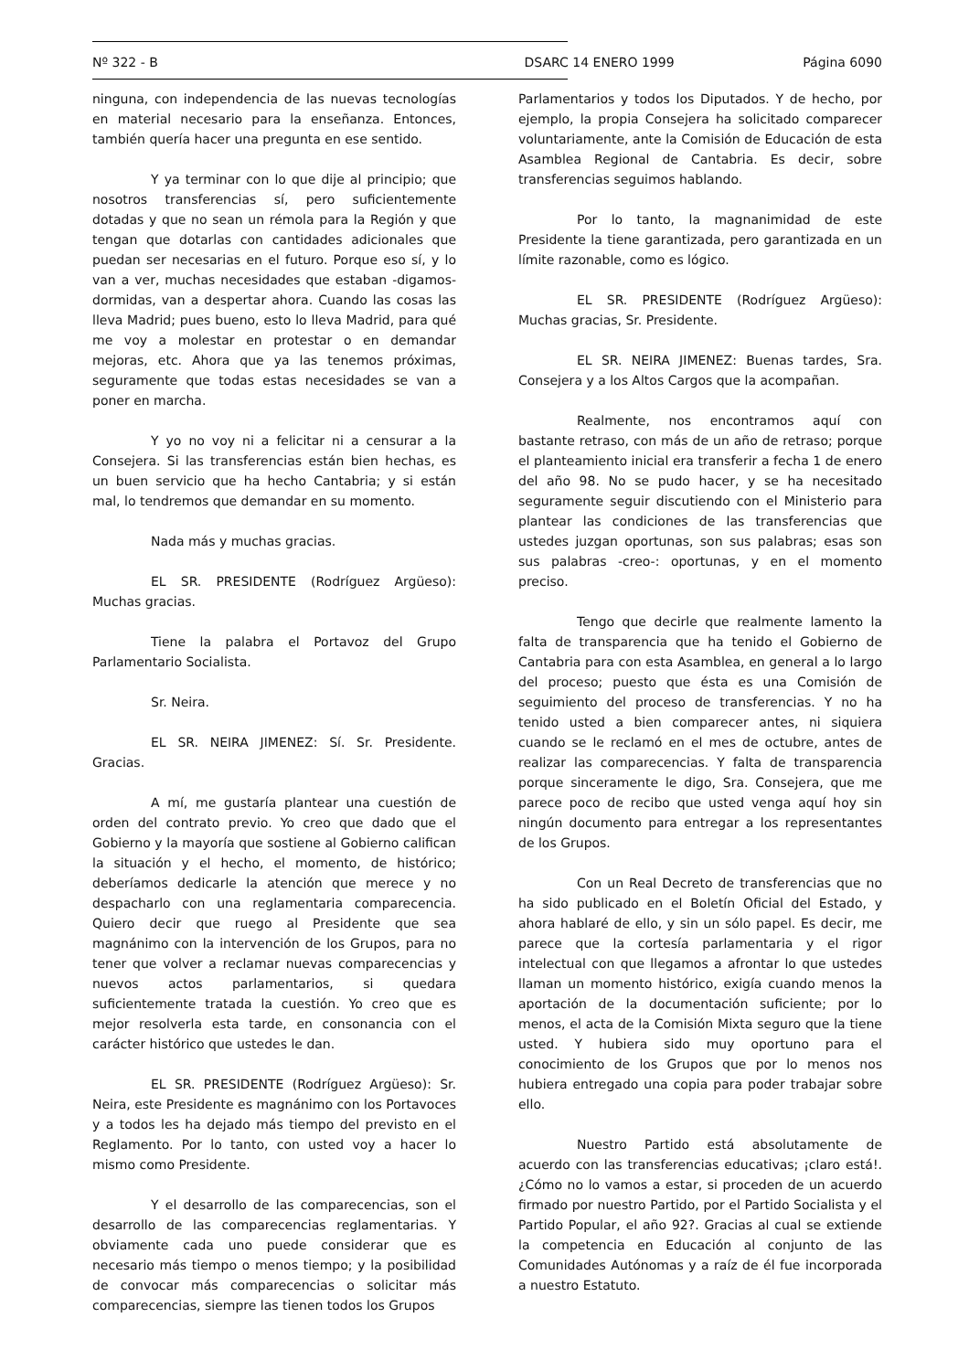Nº 322 - B DSARC 14 ENERO 1999 Página 6090
ninguna, con independencia de las nuevas tecnologías en material necesario para la enseñanza. Entonces, también quería hacer una pregunta en ese sentido.
Y ya terminar con lo que dije al principio; que nosotros transferencias sí, pero suficientemente dotadas y que no sean un rémola para la Región y que tengan que dotarlas con cantidades adicionales que puedan ser necesarias en el futuro. Porque eso sí, y lo van a ver, muchas necesidades que estaban -digamos- dormidas, van a despertar ahora. Cuando las cosas las lleva Madrid; pues bueno, esto lo lleva Madrid, para qué me voy a molestar en protestar o en demandar mejoras, etc. Ahora que ya las tenemos próximas, seguramente que todas estas necesidades se van a poner en marcha.
Y yo no voy ni a felicitar ni a censurar a la Consejera. Si las transferencias están bien hechas, es un buen servicio que ha hecho Cantabria; y si están mal, lo tendremos que demandar en su momento.
Nada más y muchas gracias.
EL SR. PRESIDENTE (Rodríguez Argüeso): Muchas gracias.
Tiene la palabra el Portavoz del Grupo Parlamentario Socialista.
Sr. Neira.
EL SR. NEIRA JIMENEZ: Sí. Sr. Presidente. Gracias.
A mí, me gustaría plantear una cuestión de orden del contrato previo. Yo creo que dado que el Gobierno y la mayoría que sostiene al Gobierno califican la situación y el hecho, el momento, de histórico; deberíamos dedicarle la atención que merece y no despacharlo con una reglamentaria comparecencia. Quiero decir que ruego al Presidente que sea magnánimo con la intervención de los Grupos, para no tener que volver a reclamar nuevas comparecencias y nuevos actos parlamentarios, si quedara suficientemente tratada la cuestión. Yo creo que es mejor resolverla esta tarde, en consonancia con el carácter histórico que ustedes le dan.
EL SR. PRESIDENTE (Rodríguez Argüeso): Sr. Neira, este Presidente es magnánimo con los Portavoces y a todos les ha dejado más tiempo del previsto en el Reglamento. Por lo tanto, con usted voy a hacer lo mismo como Presidente.
Y el desarrollo de las comparecencias, son el desarrollo de las comparecencias reglamentarias. Y obviamente cada uno puede considerar que es necesario más tiempo o menos tiempo; y la posibilidad de convocar más comparecencias o solicitar más comparecencias, siempre las tienen todos los Grupos
Parlamentarios y todos los Diputados. Y de hecho, por ejemplo, la propia Consejera ha solicitado comparecer voluntariamente, ante la Comisión de Educación de esta Asamblea Regional de Cantabria. Es decir, sobre transferencias seguimos hablando.
Por lo tanto, la magnanimidad de este Presidente la tiene garantizada, pero garantizada en un límite razonable, como es lógico.
EL SR. PRESIDENTE (Rodríguez Argüeso): Muchas gracias, Sr. Presidente.
EL SR. NEIRA JIMENEZ: Buenas tardes, Sra. Consejera y a los Altos Cargos que la acompañan.
Realmente, nos encontramos aquí con bastante retraso, con más de un año de retraso; porque el planteamiento inicial era transferir a fecha 1 de enero del año 98. No se pudo hacer, y se ha necesitado seguramente seguir discutiendo con el Ministerio para plantear las condiciones de las transferencias que ustedes juzgan oportunas, son sus palabras; esas son sus palabras -creo-: oportunas, y en el momento preciso.
Tengo que decirle que realmente lamento la falta de transparencia que ha tenido el Gobierno de Cantabria para con esta Asamblea, en general a lo largo del proceso; puesto que ésta es una Comisión de seguimiento del proceso de transferencias. Y no ha tenido usted a bien comparecer antes, ni siquiera cuando se le reclamó en el mes de octubre, antes de realizar las comparecencias. Y falta de transparencia porque sinceramente le digo, Sra. Consejera, que me parece poco de recibo que usted venga aquí hoy sin ningún documento para entregar a los representantes de los Grupos.
Con un Real Decreto de transferencias que no ha sido publicado en el Boletín Oficial del Estado, y ahora hablaré de ello, y sin un sólo papel. Es decir, me parece que la cortesía parlamentaria y el rigor intelectual con que llegamos a afrontar lo que ustedes llaman un momento histórico, exigía cuando menos la aportación de la documentación suficiente; por lo menos, el acta de la Comisión Mixta seguro que la tiene usted. Y hubiera sido muy oportuno para el conocimiento de los Grupos que por lo menos nos hubiera entregado una copia para poder trabajar sobre ello.
Nuestro Partido está absolutamente de acuerdo con las transferencias educativas; ¡claro está!. ¿Cómo no lo vamos a estar, si proceden de un acuerdo firmado por nuestro Partido, por el Partido Socialista y el Partido Popular, el año 92?. Gracias al cual se extiende la competencia en Educación al conjunto de las Comunidades Autónomas y a raíz de él fue incorporada a nuestro Estatuto.